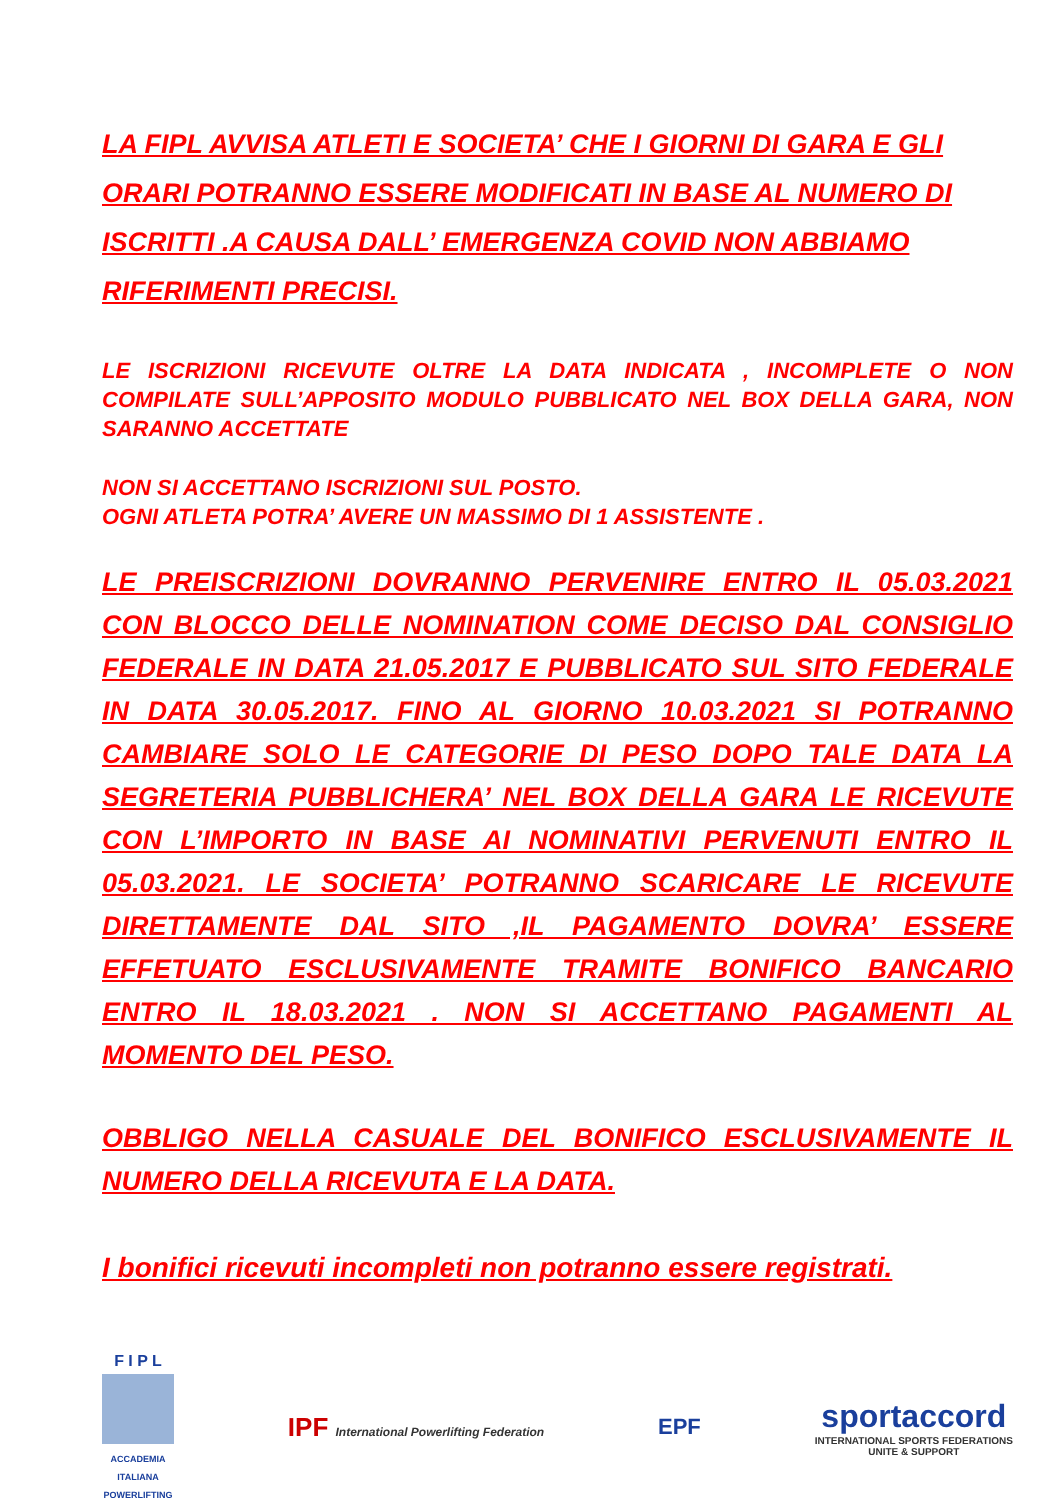LA FIPL AVVISA ATLETI E SOCIETA’ CHE I GIORNI DI GARA E GLI ORARI POTRANNO ESSERE MODIFICATI IN BASE AL NUMERO DI ISCRITTI .A CAUSA DALL’ EMERGENZA COVID NON ABBIAMO RIFERIMENTI PRECISI.
LE ISCRIZIONI RICEVUTE OLTRE LA DATA INDICATA , INCOMPLETE O NON COMPILATE SULL’APPOSITO MODULO PUBBLICATO NEL BOX DELLA GARA, NON SARANNO ACCETTATE
NON SI ACCETTANO ISCRIZIONI SUL POSTO.
OGNI ATLETA POTRA’ AVERE UN MASSIMO DI 1 ASSISTENTE .
LE PREISCRIZIONI DOVRANNO PERVENIRE ENTRO IL 05.03.2021 CON BLOCCO DELLE NOMINATION COME DECISO DAL CONSIGLIO FEDERALE IN DATA 21.05.2017 E PUBBLICATO SUL SITO FEDERALE IN DATA 30.05.2017. FINO AL GIORNO 10.03.2021 SI POTRANNO CAMBIARE SOLO LE CATEGORIE DI PESO DOPO TALE DATA LA SEGRETERIA PUBBLICHERA’ NEL BOX DELLA GARA LE RICEVUTE CON L’IMPORTO IN BASE AI NOMINATIVI PERVENUTI ENTRO IL 05.03.2021. LE SOCIETA’ POTRANNO SCARICARE LE RICEVUTE DIRETTAMENTE DAL SITO ,IL PAGAMENTO DOVRA’ ESSERE EFFETUATO ESCLUSIVAMENTE TRAMITE BONIFICO BANCARIO ENTRO IL 18.03.2021 . NON SI ACCETTANO PAGAMENTI AL MOMENTO DEL PESO.
OBBLIGO NELLA CASUALE DEL BONIFICO ESCLUSIVAMENTE IL NUMERO DELLA RICEVUTA E LA DATA.
I bonifici ricevuti incompleti non potranno essere registrati.
F I P L
ACCADEMIA ITALIANA POWERLIFTING
IPF International Powerlifting Federation
EPF
sportaccord
INTERNATIONAL SPORTS FEDERATIONS
UNITE & SUPPORT